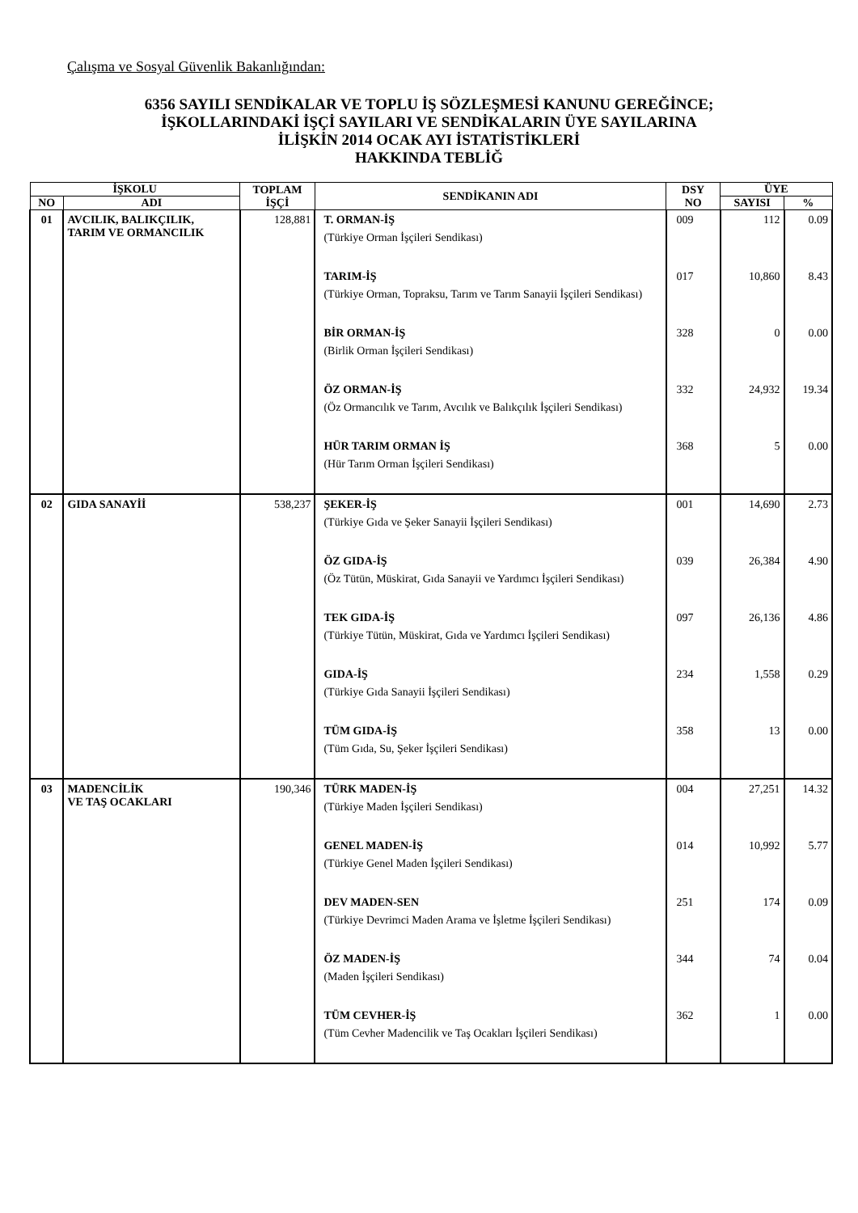Çalışma ve Sosyal Güvenlik Bakanlığından:
6356 SAYILI SENDİKALAR VE TOPLU İŞ SÖZLEŞMESİ KANUNU GEREĞİNCE;
İŞKOLLARINDAKİ İŞÇİ SAYILARI VE SENDİKALARIN ÜYE SAYILARINA
İLİŞKİN 2014 OCAK AYI İSTATİSTİKLERİ
HAKKINDA TEBLİĞ
| İŞKOLU | | TOPLAM İŞÇİ | SENDİKANIN ADI | DSY NO | ÜYE | |
| --- | --- | --- | --- | --- | --- | --- |
| NO | ADI | | | | SAYISI | % |
| 01 | AVCILIK, BALIKÇILIK, TARIM VE ORMANCILIK | 128,881 | T. ORMAN-İŞ (Türkiye Orman İşçileri Sendikası) | 009 | 112 | 0.09 |
| | | | TARIM-İŞ (Türkiye Orman, Topraksu, Tarım ve Tarım Sanayii İşçileri Sendikası) | 017 | 10,860 | 8.43 |
| | | | BİR ORMAN-İŞ (Birlik Orman İşçileri Sendikası) | 328 | 0 | 0.00 |
| | | | ÖZ ORMAN-İŞ (Öz Ormancılık ve Tarım, Avcılık ve Balıkçılık İşçileri Sendikası) | 332 | 24,932 | 19.34 |
| | | | HÜR TARIM ORMAN İŞ (Hür Tarım Orman İşçileri Sendikası) | 368 | 5 | 0.00 |
| 02 | GIDA SANAYİİ | 538,237 | ŞEKER-İŞ (Türkiye Gıda ve Şeker Sanayii İşçileri Sendikası) | 001 | 14,690 | 2.73 |
| | | | ÖZ GIDA-İŞ (Öz Tütün, Müskirat, Gıda Sanayii ve Yardımcı İşçileri Sendikası) | 039 | 26,384 | 4.90 |
| | | | TEK GIDA-İŞ (Türkiye Tütün, Müskirat, Gıda ve Yardımcı İşçileri Sendikası) | 097 | 26,136 | 4.86 |
| | | | GIDA-İŞ (Türkiye Gıda Sanayii İşçileri Sendikası) | 234 | 1,558 | 0.29 |
| | | | TÜM GIDA-İŞ (Tüm Gıda, Su, Şeker İşçileri Sendikası) | 358 | 13 | 0.00 |
| 03 | MADENCİLİK VE TAŞ OCAKLARI | 190,346 | TÜRK MADEN-İŞ (Türkiye Maden İşçileri Sendikası) | 004 | 27,251 | 14.32 |
| | | | GENEL MADEN-İŞ (Türkiye Genel Maden İşçileri Sendikası) | 014 | 10,992 | 5.77 |
| | | | DEV MADEN-SEN (Türkiye Devrimci Maden Arama ve İşletme İşçileri Sendikası) | 251 | 174 | 0.09 |
| | | | ÖZ MADEN-İŞ (Maden İşçileri Sendikası) | 344 | 74 | 0.04 |
| | | | TÜM CEVHER-İŞ (Tüm Cevher Madencilik ve Taş Ocakları İşçileri Sendikası) | 362 | 1 | 0.00 |